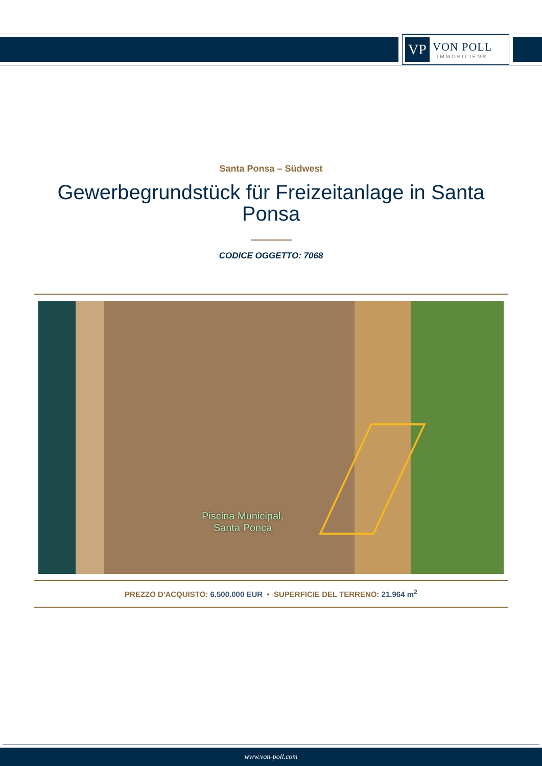VP
VON POLL
IMMOBILIEN®
Santa Ponsa – Südwest
Gewerbegrundstück für Freizeitanlage in Santa Ponsa
CODICE OGGETTO: 7068
Piscina Municipal,
Santa Ponça
PREZZO D'ACQUISTO: 6.500.000 EUR • SUPERFICIE DEL TERRENO: 21.964 m<sup>2</sup>
www.von-poll.com